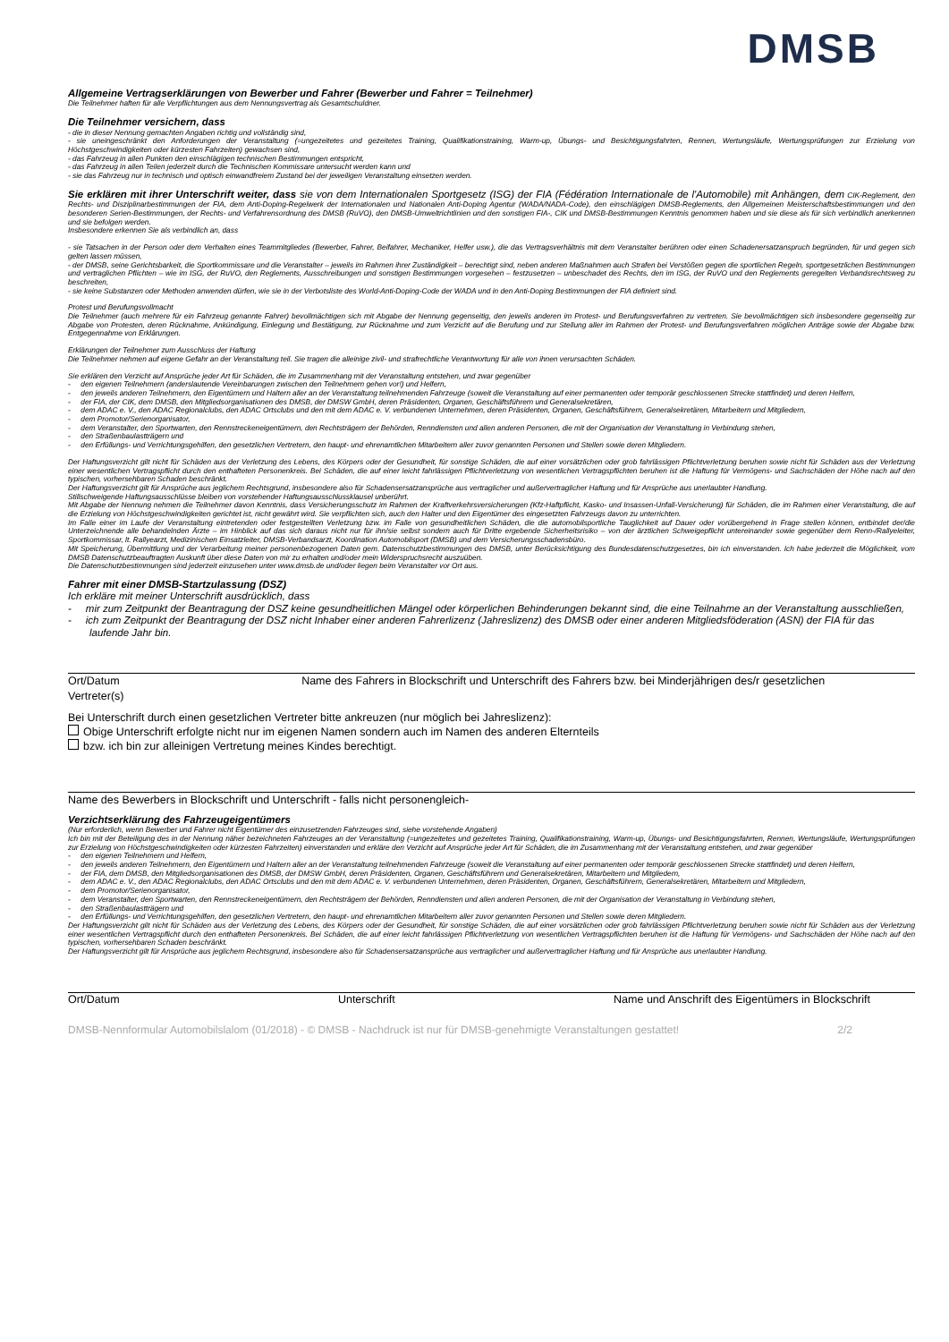DMSB
Allgemeine Vertragserklärungen von Bewerber und Fahrer (Bewerber und Fahrer = Teilnehmer)
Die Teilnehmer haften für alle Verpflichtungen aus dem Nennungsvertrag als Gesamtschuldner.
Die Teilnehmer versichern, dass
- die in dieser Nennung gemachten Angaben richtig und vollständig sind,
- sie uneingeschränkt den Anforderungen der Veranstaltung (=ungezeitetes und gezeitetes Training, Qualifikationstraining, Warm-up, Übungs- und Besichtigungsfahrten, Rennen, Wertungsläufe, Wertungsprüfungen zur Erzielung von Höchstgeschwindigkeiten oder kürzesten Fahrzeiten) gewachsen sind,
- das Fahrzeug in allen Punkten den einschlägigen technischen Bestimmungen entspricht,
- das Fahrzeug in allen Teilen jederzeit durch die Technischen Kommissare untersucht werden kann und
- sie das Fahrzeug nur in technisch und optisch einwandfreiem Zustand bei der jeweiligen Veranstaltung einsetzen werden.
Sie erklären mit ihrer Unterschrift weiter, dass sie von dem Internationalen Sportgesetz (ISG) der FIA (Fédération Internationale de l'Automobile) mit Anhängen, dem CIK-Reglement, den Rechts- und Disziplinarbestimmungen der FIA, dem Anti-Doping-Regelwerk der Internationalen und Nationalen Anti-Doping Agentur (WADA/NADA-Code), den einschlägigen DMSB-Reglements, den Allgemeinen Meisterschaftsbestimmungen und den besonderen Serien-Bestimmungen, der Rechts- und Verfahrensordnung des DMSB (RuVO), den DMSB-Umweltrichtlinien und den sonstigen FIA-, CIK und DMSB-Bestimmungen Kenntnis genommen haben und sie diese als für sich verbindlich anerkennen und sie befolgen werden.
Insbesondere erkennen Sie als verbindlich an, dass
- sie Tatsachen in der Person oder dem Verhalten eines Teammitgliedes (Bewerber, Fahrer, Beifahrer, Mechaniker, Helfer usw.), die das Vertragsverhältnis mit dem Veranstalter berühren oder einen Schadenersatzanspruch begründen, für und gegen sich gelten lassen müssen,
- der DMSB, seine Gerichtsbarkeit, die Sportkommissare und die Veranstalter – jeweils im Rahmen ihrer Zuständigkeit – berechtigt sind, neben anderen Maßnahmen auch Strafen bei Verstößen gegen die sportlichen Regeln, sportgesetzlichen Bestimmungen und vertraglichen Pflichten – wie im ISG, der RuVO, den Reglements, Ausschreibungen und sonstigen Bestimmungen vorgesehen – festzusetzen – unbeschadet des Rechts, den im ISG, der RuVO und den Reglements geregelten Verbandsrechtsweg zu beschreiten,
- sie keine Substanzen oder Methoden anwenden dürfen, wie sie in der Verbotsliste des World-Anti-Doping-Code der WADA und in den Anti-Doping Bestimmungen der FIA definiert sind.
Protest und Berufungsvollmacht
Die Teilnehmer (auch mehrere für ein Fahrzeug genannte Fahrer) bevollmächtigen sich mit Abgabe der Nennung gegenseitig, den jeweils anderen im Protest- und Berufungsverfahren zu vertreten. Sie bevollmächtigen sich insbesondere gegenseitig zur Abgabe von Protesten, deren Rücknahme, Ankündigung, Einlegung und Bestätigung, zur Rücknahme und zum Verzicht auf die Berufung und zur Stellung aller im Rahmen der Protest- und Berufungsverfahren möglichen Anträge sowie der Abgabe bzw. Entgegennahme von Erklärungen.
Erklärungen der Teilnehmer zum Ausschluss der Haftung
Die Teilnehmer nehmen auf eigene Gefahr an der Veranstaltung teil. Sie tragen die alleinige zivil- und strafrechtliche Verantwortung für alle von ihnen verursachten Schäden.
Sie erklären den Verzicht auf Ansprüche jeder Art für Schäden, die im Zusammenhang mit der Veranstaltung entstehen, und zwar gegenüber
- den eigenen Teilnehmern (anderslautende Vereinbarungen zwischen den Teilnehmern gehen vor!) und Helfern,
- den jeweils anderen Teilnehmern, den Eigentümern und Haltern aller an der Veranstaltung teilnehmenden Fahrzeuge (soweit die Veranstaltung auf einer permanenten oder temporär geschlossenen Strecke stattfindet) und deren Helfern,
- der FIA, der CIK, dem DMSB, den Mitgliedsorganisationen des DMSB, der DMSW GmbH, deren Präsidenten, Organen, Geschäftsführern und Generalsekretären,
- dem ADAC e. V., den ADAC Regionalclubs, den ADAC Ortsclubs und den mit dem ADAC e. V. verbundenen Unternehmen, deren Präsidenten, Organen, Geschäftsführern, Generalsekretären, Mitarbeitern und Mitgliedern,
- dem Promotor/Serienorganisator,
- dem Veranstalter, den Sportwarten, den Rennstreckeneigentümern, den Rechtsträgern der Behörden, Renndiensten und allen anderen Personen, die mit der Organisation der Veranstaltung in Verbindung stehen,
- den Straßenbaulastträgern und
- den Erfüllungs- und Verrichtungsgehilfen, den gesetzlichen Vertretern, den haupt- und ehrenamtlichen Mitarbeitern aller zuvor genannten Personen und Stellen sowie deren Mitgliedern.
Der Haftungsverzicht gilt nicht für Schäden aus der Verletzung des Lebens, des Körpers oder der Gesundheit, für sonstige Schäden, die auf einer vorsätzlichen oder grob fahrlässigen Pflichtverletzung beruhen sowie nicht für Schäden aus der Verletzung einer wesentlichen Vertragspflicht durch den enthafteten Personenkreis. Bei Schäden, die auf einer leicht fahrlässigen Pflichtverletzung von wesentlichen Vertragspflichten beruhen ist die Haftung für Vermögens- und Sachschäden der Höhe nach auf den typischen, vorhersehbaren Schaden beschränkt.
Der Haftungsverzicht gilt für Ansprüche aus jeglichem Rechtsgrund, insbesondere also für Schadensersatzansprüche aus vertraglicher und außervertraglicher Haftung und für Ansprüche aus unerlaubter Handlung.
Stillschweigende Haftungsausschlüsse bleiben von vorstehender Haftungsausschlussklausel unberührt.
Mit Abgabe der Nennung nehmen die Teilnehmer davon Kenntnis, dass Versicherungsschutz im Rahmen der Kraftverkehrsversicherungen (Kfz-Haftpflicht, Kasko- und Insassen-Unfall-Versicherung) für Schäden, die im Rahmen einer Veranstaltung, die auf die Erzielung von Höchstgeschwindigkeiten gerichtet ist, nicht gewährt wird. Sie verpflichten sich, auch den Halter und den Eigentümer des eingesetzten Fahrzeugs davon zu unterrichten.
Im Falle einer im Laufe der Veranstaltung eintretenden oder festgestellten Verletzung bzw. im Falle von gesundheitlichen Schäden, die die automobilsportliche Tauglichkeit auf Dauer oder vorübergehend in Frage stellen können, entbindet der/die Unterzeichnende alle behandelnden Ärzte – im Hinblick auf das sich daraus nicht nur für ihn/sie selbst sondern auch für Dritte ergebende Sicherheitsrisiko – von der ärztlichen Schweigepflicht untereinander sowie gegenüber dem Renn-/Rallyeleiter, Sportkommissar, lt. Rallyearzt, Medizinischen Einsatzleiter, DMSB-Verbandsarzt, Koordination Automobilsport (DMSB) und dem Versicherungsschadensbüro.
Mit Speicherung, Übermittlung und der Verarbeitung meiner personenbezogenen Daten gem. Datenschutzbestimmungen des DMSB, unter Berücksichtigung des Bundesdatenschutzgesetzes, bin ich einverstanden. Ich habe jederzeit die Möglichkeit, vom DMSB Datenschutzbeauftragten Auskunft über diese Daten von mir zu erhalten und/oder mein Widerspruchsrecht auszuüben.
Die Datenschutzbestimmungen sind jederzeit einzusehen unter www.dmsb.de und/oder liegen beim Veranstalter vor Ort aus.
Fahrer mit einer DMSB-Startzulassung (DSZ)
Ich erkläre mit meiner Unterschrift ausdrücklich, dass
- mir zum Zeitpunkt der Beantragung der DSZ keine gesundheitlichen Mängel oder körperlichen Behinderungen bekannt sind, die eine Teilnahme an der Veranstaltung ausschließen,
- ich zum Zeitpunkt der Beantragung der DSZ nicht Inhaber einer anderen Fahrerlizenz (Jahreslizenz) des DMSB oder einer anderen Mitgliedsföderation (ASN) der FIA für das laufende Jahr bin.
Ort/Datum Name des Fahrers in Blockschrift und Unterschrift des Fahrers bzw. bei Minderjährigen des/r gesetzlichen
Vertreter(s)
Bei Unterschrift durch einen gesetzlichen Vertreter bitte ankreuzen (nur möglich bei Jahreslizenz):
Obige Unterschrift erfolgte nicht nur im eigenen Namen sondern auch im Namen des anderen Elternteils
bzw. ich bin zur alleinigen Vertretung meines Kindes berechtigt.
Name des Bewerbers in Blockschrift und Unterschrift - falls nicht personengleich-
Verzichtserklärung des Fahrzeugeigentümers
(Nur erforderlich, wenn Bewerber und Fahrer nicht Eigentümer des einzusetzenden Fahrzeuges sind, siehe vorstehende Angaben)
Ich bin mit der Beteiligung des in der Nennung näher bezeichneten Fahrzeuges an der Veranstaltung (=ungezeitetes und gezeitetes Training, Qualifikationstraining, Warm-up, Übungs- und Besichtigungsfahrten, Rennen, Wertungsläufe, Wertungsprüfungen zur Erzielung von Höchstgeschwindigkeiten oder kürzesten Fahrzeiten) einverstanden und erkläre den Verzicht auf Ansprüche jeder Art für Schäden, die im Zusammenhang mit der Veranstaltung entstehen, und zwar gegenüber
- den eigenen Teilnehmern und Helfern,
- den jeweils anderen Teilnehmern, den Eigentümern und Haltern aller an der Veranstaltung teilnehmenden Fahrzeuge (soweit die Veranstaltung auf einer permanenten oder temporär geschlossenen Strecke stattfindet) und deren Helfern,
- der FIA, dem DMSB, den Mitgliedsorganisationen des DMSB, der DMSW GmbH, deren Präsidenten, Organen, Geschäftsführern und Generalsekretären, Mitarbeitern und Mitgliedern,
- dem ADAC e. V., den ADAC Regionalclubs, den ADAC Ortsclubs und den mit dem ADAC e. V. verbundenen Unternehmen, deren Präsidenten, Organen, Geschäftsführern, Generalsekretären, Mitarbeitern und Mitgliedern,
- dem Promotor/Serienorganisator,
- dem Veranstalter, den Sportwarten, den Rennstreckeneigentümern, den Rechtsträgern der Behörden, Renndiensten und allen anderen Personen, die mit der Organisation der Veranstaltung in Verbindung stehen,
- den Straßenbaulastträgern und
- den Erfüllungs- und Verrichtungsgehilfen, den gesetzlichen Vertretern, den haupt- und ehrenamtlichen Mitarbeitern aller zuvor genannten Personen und Stellen sowie deren Mitgliedern.
Der Haftungsverzicht gilt nicht für Schäden aus der Verletzung des Lebens, des Körpers oder der Gesundheit, für sonstige Schäden, die auf einer vorsätzlichen oder grob fahrlässigen Pflichtverletzung beruhen sowie nicht für Schäden aus der Verletzung einer wesentlichen Vertragspflicht durch den enthafteten Personenkreis. Bei Schäden, die auf einer leicht fahrlässigen Pflichtverletzung von wesentlichen Vertragspflichten beruhen ist die Haftung für Vermögens- und Sachschäden der Höhe nach auf den typischen, vorhersehbaren Schaden beschränkt.
Der Haftungsverzicht gilt für Ansprüche aus jeglichem Rechtsgrund, insbesondere also für Schadensersatzansprüche aus vertraglicher und außervertraglicher Haftung und für Ansprüche aus unerlaubter Handlung.
Ort/Datum Unterschrift Name und Anschrift des Eigentümers in Blockschrift
DMSB-Nennformular Automobilslalom (01/2018) - © DMSB - Nachdruck ist nur für DMSB-genehmigte Veranstaltungen gestattet! 2/2